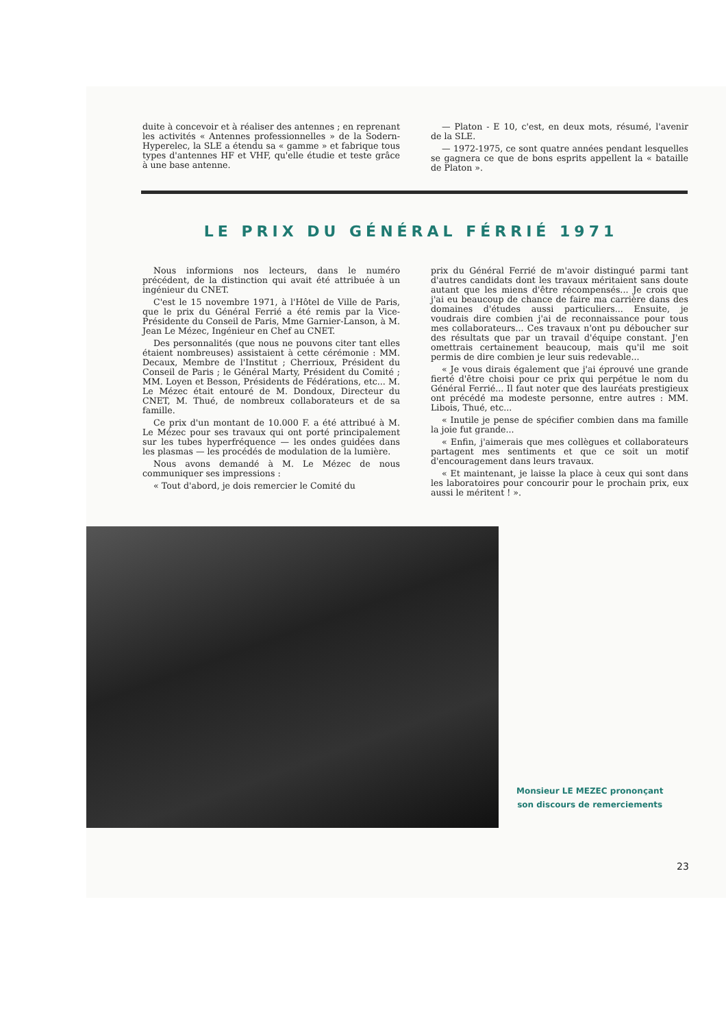duite à concevoir et à réaliser des antennes ; en reprenant les activités « Antennes professionnelles » de la Sodern-Hyperelec, la SLE a étendu sa « gamme » et fabrique tous types d'antennes HF et VHF, qu'elle étudie et teste grâce à une base antenne.
— Platon - E 10, c'est, en deux mots, résumé, l'avenir de la SLE.
— 1972-1975, ce sont quatre années pendant lesquelles se gagnera ce que de bons esprits appellent la « bataille de Platon ».
LE PRIX DU GÉNÉRAL FÉRRIÉ 1971
Nous informions nos lecteurs, dans le numéro précédent, de la distinction qui avait été attribuée à un ingénieur du CNET.
C'est le 15 novembre 1971, à l'Hôtel de Ville de Paris, que le prix du Général Ferrié a été remis par la Vice-Présidente du Conseil de Paris, Mme Garnier-Lanson, à M. Jean Le Mézec, Ingénieur en Chef au CNET.
Des personnalités (que nous ne pouvons citer tant elles étaient nombreuses) assistaient à cette cérémonie : MM. Decaux, Membre de l'Institut ; Cherrioux, Président du Conseil de Paris ; le Général Marty, Président du Comité ; MM. Loyen et Besson, Présidents de Fédérations, etc... M. Le Mézec était entouré de M. Dondoux, Directeur du CNET, M. Thué, de nombreux collaborateurs et de sa famille.
Ce prix d'un montant de 10.000 F. a été attribué à M. Le Mézec pour ses travaux qui ont porté principalement sur les tubes hyperfréquence — les ondes guidées dans les plasmas — les procédés de modulation de la lumière.
Nous avons demandé à M. Le Mézec de nous communiquer ses impressions :
« Tout d'abord, je dois remercier le Comité du
prix du Général Ferrié de m'avoir distingué parmi tant d'autres candidats dont les travaux méritaient sans doute autant que les miens d'être récompensés... Je crois que j'ai eu beaucoup de chance de faire ma carrière dans des domaines d'études aussi particuliers... Ensuite, je voudrais dire combien j'ai de reconnaissance pour tous mes collaborateurs... Ces travaux n'ont pu déboucher sur des résultats que par un travail d'équipe constant. J'en omettrais certainement beaucoup, mais qu'il me soit permis de dire combien je leur suis redevable...
« Je vous dirais également que j'ai éprouvé une grande fierté d'être choisi pour ce prix qui perpétue le nom du Général Ferrié... Il faut noter que des lauréats prestigieux ont précédé ma modeste personne, entre autres : MM. Libois, Thué, etc...
« Inutile je pense de spécifier combien dans ma famille la joie fut grande...
« Enfin, j'aimerais que mes collègues et collaborateurs partagent mes sentiments et que ce soit un motif d'encouragement dans leurs travaux.
« Et maintenant, je laisse la place à ceux qui sont dans les laboratoires pour concourir pour le prochain prix, eux aussi le méritent ! ».
Monsieur LE MEZEC prononçant
son discours de remerciements
23